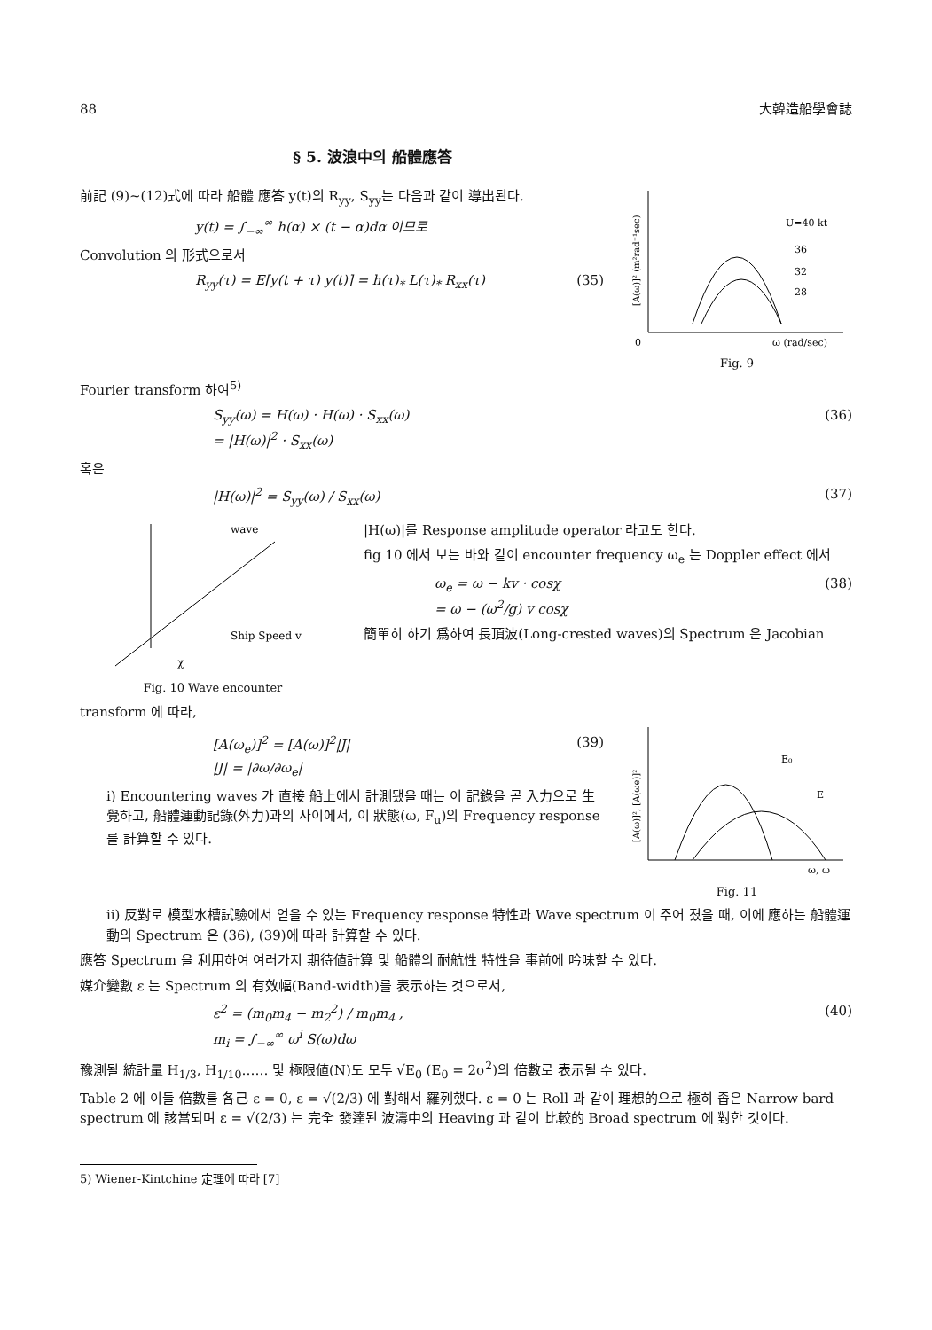88 大韓造船學會誌
§ 5. 波浪中의 船體應答
前記 (9)~(12)式에 따라 船體 應答 y(t)의 R<sub>yy</sub>, S<sub>yy</sub>는 다음과 같이 導出된다.
y(t) = ∫<sub>−∞</sub><sup>∞</sup> h(α) × (t − α)dα 이므로
Convolution 의 形式으로서
R<sub>yy</sub>(τ) = E[y(t + τ) y(t)] = h(τ)<sub>*</sub> L(τ)<sub>*</sub> R<sub>xx</sub>(τ) (35)
U=40 kt
36
32
28
0
ω (rad/sec)
[A(ω)]² (m²rad⁻¹sec)
Fig. 9
Fourier transform 하여<sup>5)</sup>
S<sub>yy</sub>(ω) = H(ω) · H(ω) · S<sub>xx</sub>(ω)
= |H(ω)|<sup>2</sup> · S<sub>xx</sub>(ω) (36)
혹은
|H(ω)|<sup>2</sup> = S<sub>yy</sub>(ω) / S<sub>xx</sub>(ω) (37)
wave
Ship Speed v
χ
Fig. 10 Wave encounter
|H(ω)|를 Response amplitude operator 라고도 한다.
fig 10 에서 보는 바와 같이 encounter frequency ω<sub>e</sub> 는 Doppler effect 에서
ω<sub>e</sub> = ω − kv · cosχ
= ω − (ω<sup>2</sup>/g) v cosχ (38)
簡單히 하기 爲하여 長頂波(Long-crested waves)의 Spectrum 은 Jacobian
transform 에 따라,
[A(ω<sub>e</sub>)]<sup>2</sup> = [A(ω)]<sup>2</sup>|J|
|J| = |∂ω/∂ω<sub>e</sub>| (39)
i) Encountering waves 가 直接 船上에서 計測됐을 때는 이 記錄을 곧 入力으로 生覺하고, 船體運動記錄(外力)과의 사이에서, 이 狀態(ω, F<sub>u</sub>)의 Frequency response 를 計算할 수 있다.
E₀
E
ω, ω
[A(ω)]², [A(ωe)]²
Fig. 11
ii) 反對로 模型水槽試驗에서 얻을 수 있는 Frequency response 特性과 Wave spectrum 이 주어 졌을 때, 이에 應하는 船體運動의 Spectrum 은 (36), (39)에 따라 計算할 수 있다.
應答 Spectrum 을 利用하여 여러가지 期待値計算 및 船體의 耐航性 特性을 事前에 吟味할 수 있다.
媒介變數 ε 는 Spectrum 의 有效幅(Band-width)를 表示하는 것으로서,
ε<sup>2</sup> = (m<sub>0</sub>m<sub>4</sub> − m<sub>2</sub><sup>2</sup>) / m<sub>0</sub>m<sub>4</sub> ,
m<sub>i</sub> = ∫<sub>−∞</sub><sup>∞</sup> ω<sup>i</sup> S(ω)dω (40)
豫測될 統計量 H<sub>1/3</sub>, H<sub>1/10</sub>…… 및 極限値(N)도 모두 √E<sub>0</sub> (E<sub>0</sub> = 2σ<sup>2</sup>)의 倍數로 表示될 수 있다.
Table 2 에 이들 倍數를 各己 ε = 0, ε = √(2/3) 에 對해서 羅列했다. ε = 0 는 Roll 과 같이 理想的으로 極히 좁은 Narrow bard spectrum 에 該當되며 ε = √(2/3) 는 完全 發達된 波濤中의 Heaving 과 같이 比較的 Broad spectrum 에 對한 것이다.
5) Wiener-Kintchine 定理에 따라 [7]